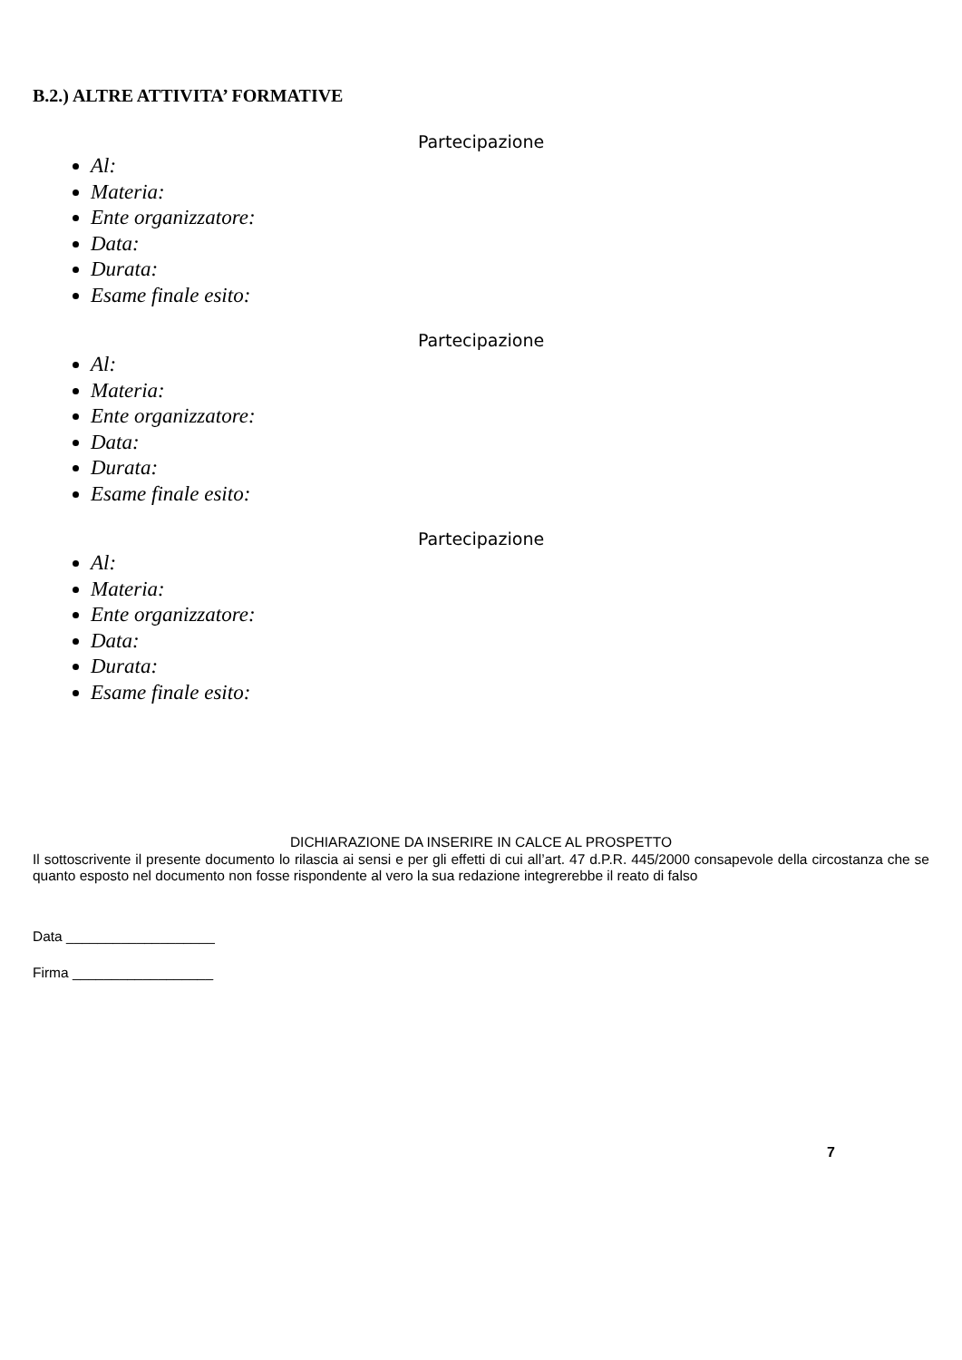B.2.) ALTRE ATTIVITA’ FORMATIVE
Partecipazione
Al:
Materia:
Ente organizzatore:
Data:
Durata:
Esame finale esito:
Partecipazione
Al:
Materia:
Ente organizzatore:
Data:
Durata:
Esame finale esito:
Partecipazione
Al:
Materia:
Ente organizzatore:
Data:
Durata:
Esame finale esito:
DICHIARAZIONE DA INSERIRE IN CALCE AL PROSPETTO
Il sottoscrivente il presente documento lo rilascia ai sensi e per gli effetti di cui all’art. 47 d.P.R. 445/2000 consapevole della circostanza che se quanto esposto nel documento non fosse rispondente al vero la sua redazione integrerebbe il reato di falso
Data ___________________
Firma __________________
7